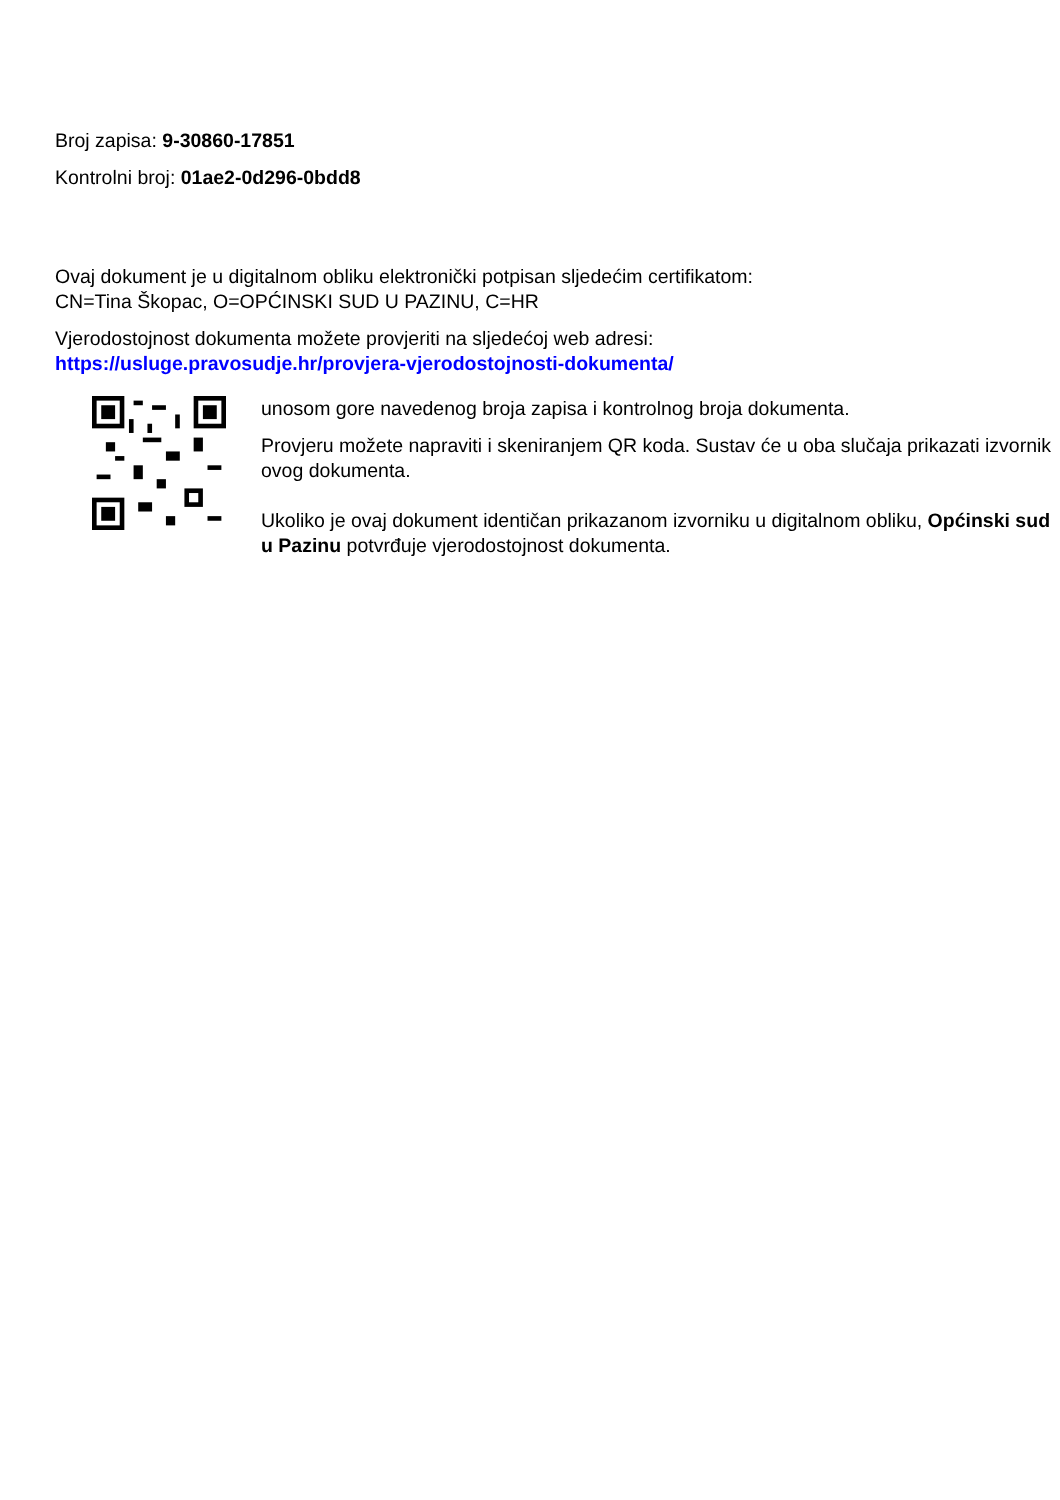Broj zapisa: 9-30860-17851
Kontrolni broj: 01ae2-0d296-0bdd8
Ovaj dokument je u digitalnom obliku elektronički potpisan sljedećim certifikatom:
CN=Tina Škopac, O=OPĆINSKI SUD U PAZINU, C=HR
Vjerodostojnost dokumenta možete provjeriti na sljedećoj web adresi:
https://usluge.pravosudje.hr/provjera-vjerodostojnosti-dokumenta/
unosom gore navedenog broja zapisa i kontrolnog broja dokumenta.
Provjeru možete napraviti i skeniranjem QR koda. Sustav će u oba slučaja prikazati izvornik ovog dokumenta.
Ukoliko je ovaj dokument identičan prikazanom izvorniku u digitalnom obliku, Općinski sud u Pazinu potvrđuje vjerodostojnost dokumenta.